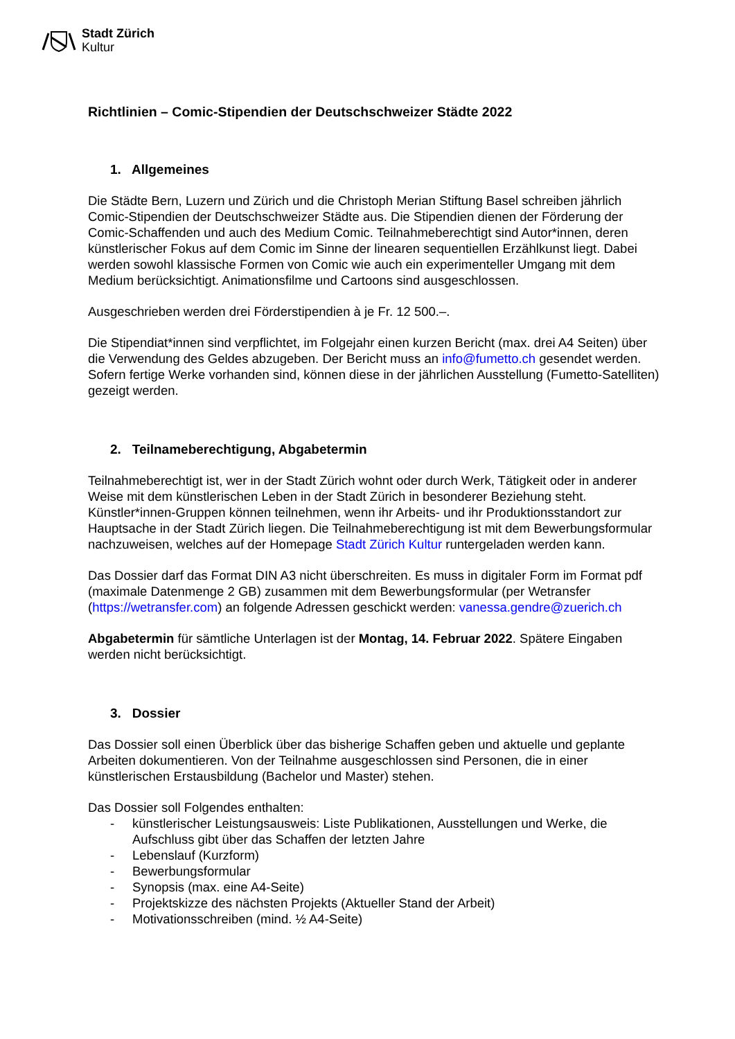Stadt Zürich
Kultur
Richtlinien – Comic-Stipendien der Deutschschweizer Städte 2022
1. Allgemeines
Die Städte Bern, Luzern und Zürich und die Christoph Merian Stiftung Basel schreiben jährlich Comic-Stipendien der Deutschschweizer Städte aus. Die Stipendien dienen der Förderung der Comic-Schaffenden und auch des Medium Comic. Teilnahmeberechtigt sind Autor*innen, deren künstlerischer Fokus auf dem Comic im Sinne der linearen sequentiellen Erzählkunst liegt. Dabei werden sowohl klassische Formen von Comic wie auch ein experimenteller Umgang mit dem Medium berücksichtigt. Animationsfilme und Cartoons sind ausgeschlossen.
Ausgeschrieben werden drei Förderstipendien à je Fr. 12 500.–.
Die Stipendiat*innen sind verpflichtet, im Folgejahr einen kurzen Bericht (max. drei A4 Seiten) über die Verwendung des Geldes abzugeben. Der Bericht muss an info@fumetto.ch gesendet werden. Sofern fertige Werke vorhanden sind, können diese in der jährlichen Ausstellung (Fumetto-Satelliten) gezeigt werden.
2. Teilnameberechtigung, Abgabetermin
Teilnahmeberechtigt ist, wer in der Stadt Zürich wohnt oder durch Werk, Tätigkeit oder in anderer Weise mit dem künstlerischen Leben in der Stadt Zürich in besonderer Beziehung steht. Künstler*innen-Gruppen können teilnehmen, wenn ihr Arbeits- und ihr Produktionsstandort zur Hauptsache in der Stadt Zürich liegen. Die Teilnahmeberechtigung ist mit dem Bewerbungsformular nachzuweisen, welches auf der Homepage Stadt Zürich Kultur runtergeladen werden kann.
Das Dossier darf das Format DIN A3 nicht überschreiten. Es muss in digitaler Form im Format pdf (maximale Datenmenge 2 GB) zusammen mit dem Bewerbungsformular (per Wetransfer (https://wetransfer.com) an folgende Adressen geschickt werden: vanessa.gendre@zuerich.ch
Abgabetermin für sämtliche Unterlagen ist der Montag, 14. Februar 2022. Spätere Eingaben werden nicht berücksichtigt.
3. Dossier
Das Dossier soll einen Überblick über das bisherige Schaffen geben und aktuelle und geplante Arbeiten dokumentieren. Von der Teilnahme ausgeschlossen sind Personen, die in einer künstlerischen Erstausbildung (Bachelor und Master) stehen.
Das Dossier soll Folgendes enthalten:
- künstlerischer Leistungsausweis: Liste Publikationen, Ausstellungen und Werke, die Aufschluss gibt über das Schaffen der letzten Jahre
- Lebenslauf (Kurzform)
- Bewerbungsformular
- Synopsis (max. eine A4-Seite)
- Projektskizze des nächsten Projekts (Aktueller Stand der Arbeit)
- Motivationsschreiben (mind. ½ A4-Seite)